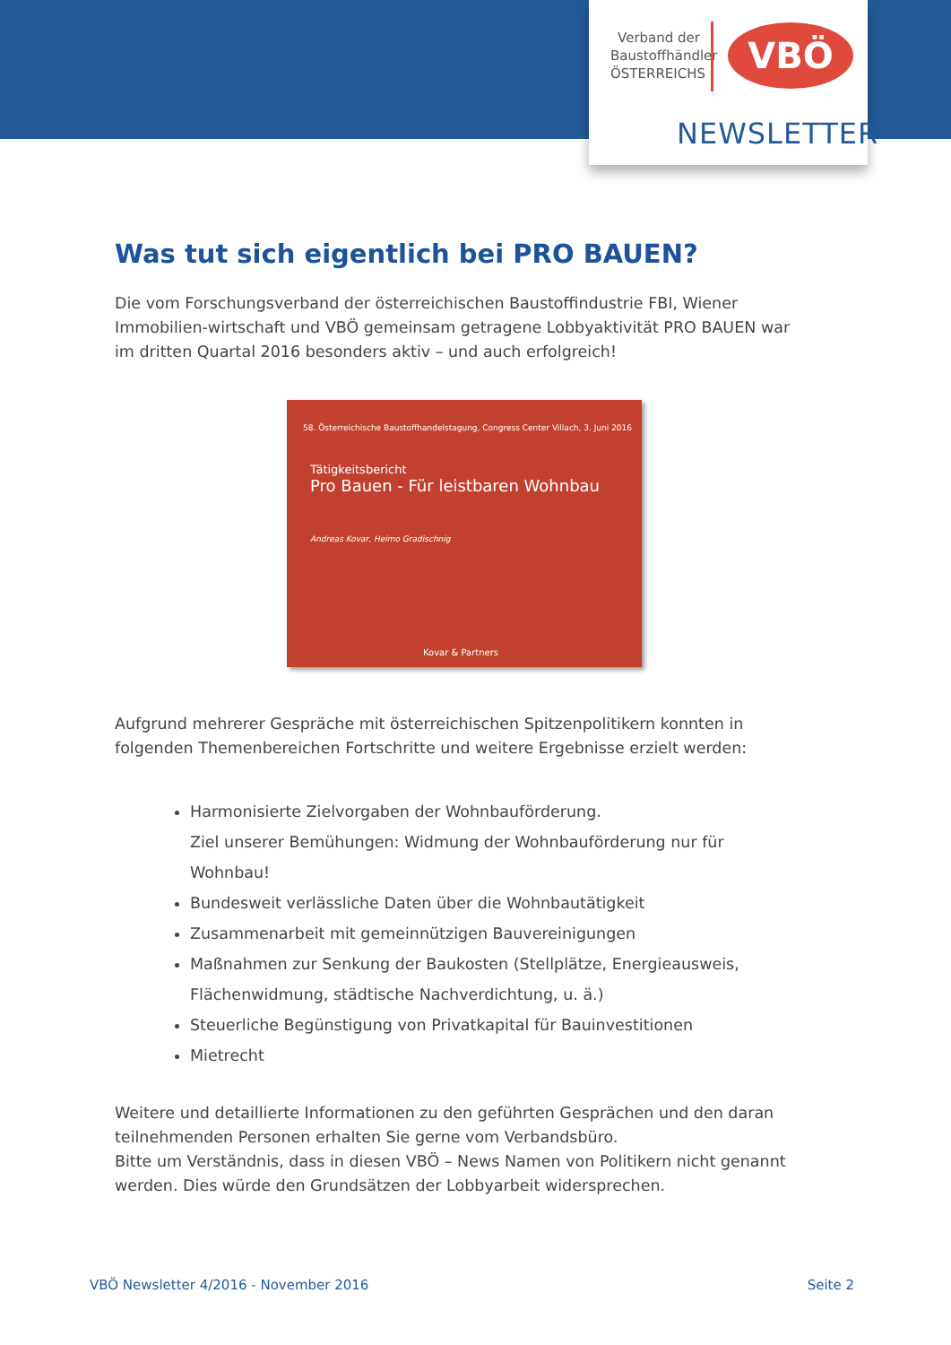Verband der Baustoffhändler ÖSTERREICHS
VBÖ
NEWSLETTER
Was tut sich eigentlich bei PRO BAUEN?
Die vom Forschungsverband der österreichischen Baustoffindustrie FBI, Wiener Immobilien-wirtschaft und VBÖ gemeinsam getragene Lobbyaktivität PRO BAUEN war im dritten Quartal 2016 besonders aktiv – und auch erfolgreich!
58. Österreichische Baustoffhandelstagung, Congress Center Villach, 3. Juni 2016
Tätigkeitsbericht
Pro Bauen - Für leistbaren Wohnbau
Andreas Kovar, Heimo Gradischnig
Kovar & Partners
Aufgrund mehrerer Gespräche mit österreichischen Spitzenpolitikern konnten in folgenden Themenbereichen Fortschritte und weitere Ergebnisse erzielt werden:
Harmonisierte Zielvorgaben der Wohnbauförderung.
Ziel unserer Bemühungen: Widmung der Wohnbauförderung nur für Wohnbau!
Bundesweit verlässliche Daten über die Wohnbautätigkeit
Zusammenarbeit mit gemeinnützigen Bauvereinigungen
Maßnahmen zur Senkung der Baukosten (Stellplätze, Energieausweis, Flächenwidmung, städtische Nachverdichtung, u. ä.)
Steuerliche Begünstigung von Privatkapital für Bauinvestitionen
Mietrecht
Weitere und detaillierte Informationen zu den geführten Gesprächen und den daran teilnehmenden Personen erhalten Sie gerne vom Verbandsbüro.
Bitte um Verständnis, dass in diesen VBÖ – News Namen von Politikern nicht genannt werden. Dies würde den Grundsätzen der Lobbyarbeit widersprechen.
VBÖ Newsletter 4/2016 - November 2016 Seite 2